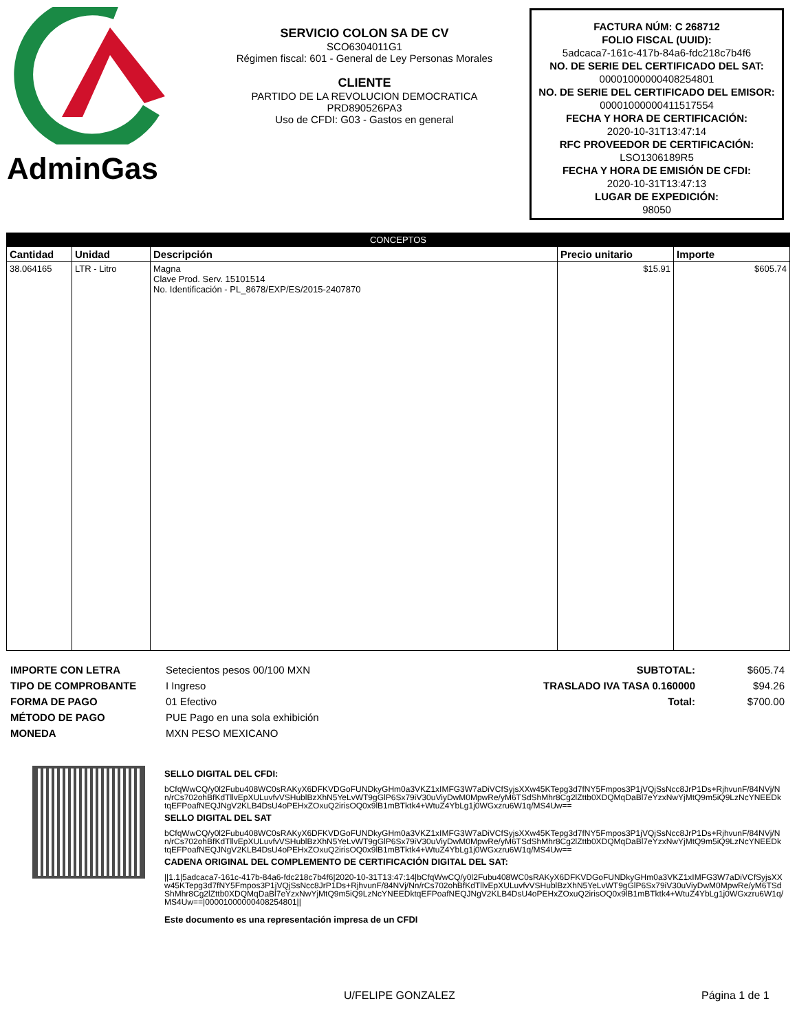AdminGas
SERVICIO COLON SA DE CV
SCO6304011G1
Régimen fiscal: 601 - General de Ley Personas Morales
CLIENTE
PARTIDO DE LA REVOLUCION DEMOCRATICA
PRD890526PA3
Uso de CFDI: G03 - Gastos en general
FACTURA NÚM: C 268712
FOLIO FISCAL (UUID):
5adcaca7-161c-417b-84a6-fdc218c7b4f6
NO. DE SERIE DEL CERTIFICADO DEL SAT:
00001000000408254801
NO. DE SERIE DEL CERTIFICADO DEL EMISOR:
00001000000411517554
FECHA Y HORA DE CERTIFICACIÓN:
2020-10-31T13:47:14
RFC PROVEEDOR DE CERTIFICACIÓN:
LSO1306189R5
FECHA Y HORA DE EMISIÓN DE CFDI:
2020-10-31T13:47:13
LUGAR DE EXPEDICIÓN:
98050
| CONCEPTOS | | | | |
| --- | --- | --- | --- | --- |
| Cantidad | Unidad | Descripción | Precio unitario | Importe |
| 38.064165 | LTR - Litro | Magna Clave Prod. Serv. 15101514 No. Identificación - PL_8678/EXP/ES/2015-2407870 | $15.91 | $605.74 |
IMPORTE CON LETRA
TIPO DE COMPROBANTE
FORMA DE PAGO
MÉTODO DE PAGO
MONEDA
Setecientos pesos 00/100 MXN
I Ingreso
01 Efectivo
PUE Pago en una sola exhibición
MXN PESO MEXICANO
SUBTOTAL:
TRASLADO IVA TASA 0.160000
Total:
$605.74
$94.26
$700.00
SELLO DIGITAL DEL CFDI:
bCfqWwCQ/y0l2Fubu408WC0sRAKyX6DFKVDGoFUNDkyGHm0a3VKZ1xIMFG3W7aDiVCfSyjsXXw45KTepg3d7fNY5Fmpos3P1jVQjSsNcc8JrP1Ds+RjhvunF/84NVj/Nn/rCs702ohBfKdTllvEpXULuvfvVSHublBzXhN5YeLvWT9gGlP6Sx79iV30uViyDwM0MpwRe/yM6TSdShMhr8Cg2lZttb0XDQMqDaBl7eYzxNwYjMtQ9m5iQ9LzNcYNEEDktqEFPoafNEQJNgV2KLB4DsU4oPEHxZOxuQ2irisOQ0x9lB1mBTktk4+WtuZ4YbLg1j0WGxzru6W1q/MS4Uw==
SELLO DIGITAL DEL SAT
bCfqWwCQ/y0l2Fubu408WC0sRAKyX6DFKVDGoFUNDkyGHm0a3VKZ1xIMFG3W7aDiVCfSyjsXXw45KTepg3d7fNY5Fmpos3P1jVQjSsNcc8JrP1Ds+RjhvunF/84NVj/Nn/rCs702ohBfKdTllvEpXULuvfvVSHublBzXhN5YeLvWT9gGlP6Sx79iV30uViyDwM0MpwRe/yM6TSdShMhr8Cg2lZttb0XDQMqDaBl7eYzxNwYjMtQ9m5iQ9LzNcYNEEDktqEFPoafNEQJNgV2KLB4DsU4oPEHxZOxuQ2irisOQ0x9lB1mBTktk4+WtuZ4YbLg1j0WGxzru6W1q/MS4Uw==
CADENA ORIGINAL DEL COMPLEMENTO DE CERTIFICACIÓN DIGITAL DEL SAT:
||1.1|5adcaca7-161c-417b-84a6-fdc218c7b4f6|2020-10-31T13:47:14|bCfqWwCQ/y0l2Fubu408WC0sRAKyX6DFKVDGoFUNDkyGHm0a3VKZ1xIMFG3W7aDiVCfSyjsXXw45KTepg3d7fNY5Fmpos3P1jVQjSsNcc8JrP1Ds+RjhvunF/84NVj/Nn/rCs702ohBfKdTllvEpXULuvfvVSHublBzXhN5YeLvWT9gGlP6Sx79iV30uViyDwM0MpwRe/yM6TSdShMhr8Cg2lZttb0XDQMqDaBl7eYzxNwYjMtQ9m5iQ9LzNcYNEEDktqEFPoafNEQJNgV2KLB4DsU4oPEHxZOxuQ2irisOQ0x9lB1mBTktk4+WtuZ4YbLg1j0WGxzru6W1q/MS4Uw==|00001000000408254801||
Este documento es una representación impresa de un CFDI
U/FELIPE GONZALEZ Página 1 de 1